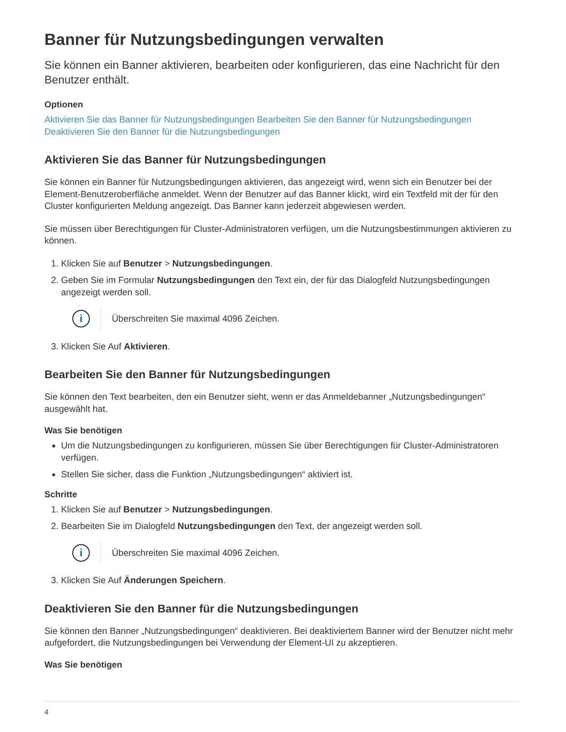Banner für Nutzungsbedingungen verwalten
Sie können ein Banner aktivieren, bearbeiten oder konfigurieren, das eine Nachricht für den Benutzer enthält.
Optionen
Aktivieren Sie das Banner für Nutzungsbedingungen Bearbeiten Sie den Banner für Nutzungsbedingungen Deaktivieren Sie den Banner für die Nutzungsbedingungen
Aktivieren Sie das Banner für Nutzungsbedingungen
Sie können ein Banner für Nutzungsbedingungen aktivieren, das angezeigt wird, wenn sich ein Benutzer bei der Element-Benutzeroberfläche anmeldet. Wenn der Benutzer auf das Banner klickt, wird ein Textfeld mit der für den Cluster konfigurierten Meldung angezeigt. Das Banner kann jederzeit abgewiesen werden.
Sie müssen über Berechtigungen für Cluster-Administratoren verfügen, um die Nutzungsbestimmungen aktivieren zu können.
1. Klicken Sie auf Benutzer > Nutzungsbedingungen.
2. Geben Sie im Formular Nutzungsbedingungen den Text ein, der für das Dialogfeld Nutzungsbedingungen angezeigt werden soll.
i
Überschreiten Sie maximal 4096 Zeichen.
3. Klicken Sie Auf Aktivieren.
Bearbeiten Sie den Banner für Nutzungsbedingungen
Sie können den Text bearbeiten, den ein Benutzer sieht, wenn er das Anmeldebanner „Nutzungsbedingungen“ ausgewählt hat.
Was Sie benötigen
Um die Nutzungsbedingungen zu konfigurieren, müssen Sie über Berechtigungen für Cluster-Administratoren verfügen.
Stellen Sie sicher, dass die Funktion „Nutzungsbedingungen“ aktiviert ist.
Schritte
1. Klicken Sie auf Benutzer > Nutzungsbedingungen.
2. Bearbeiten Sie im Dialogfeld Nutzungsbedingungen den Text, der angezeigt werden soll.
i
Überschreiten Sie maximal 4096 Zeichen.
3. Klicken Sie Auf Änderungen Speichern.
Deaktivieren Sie den Banner für die Nutzungsbedingungen
Sie können den Banner „Nutzungsbedingungen“ deaktivieren. Bei deaktiviertem Banner wird der Benutzer nicht mehr aufgefordert, die Nutzungsbedingungen bei Verwendung der Element-UI zu akzeptieren.
Was Sie benötigen
4